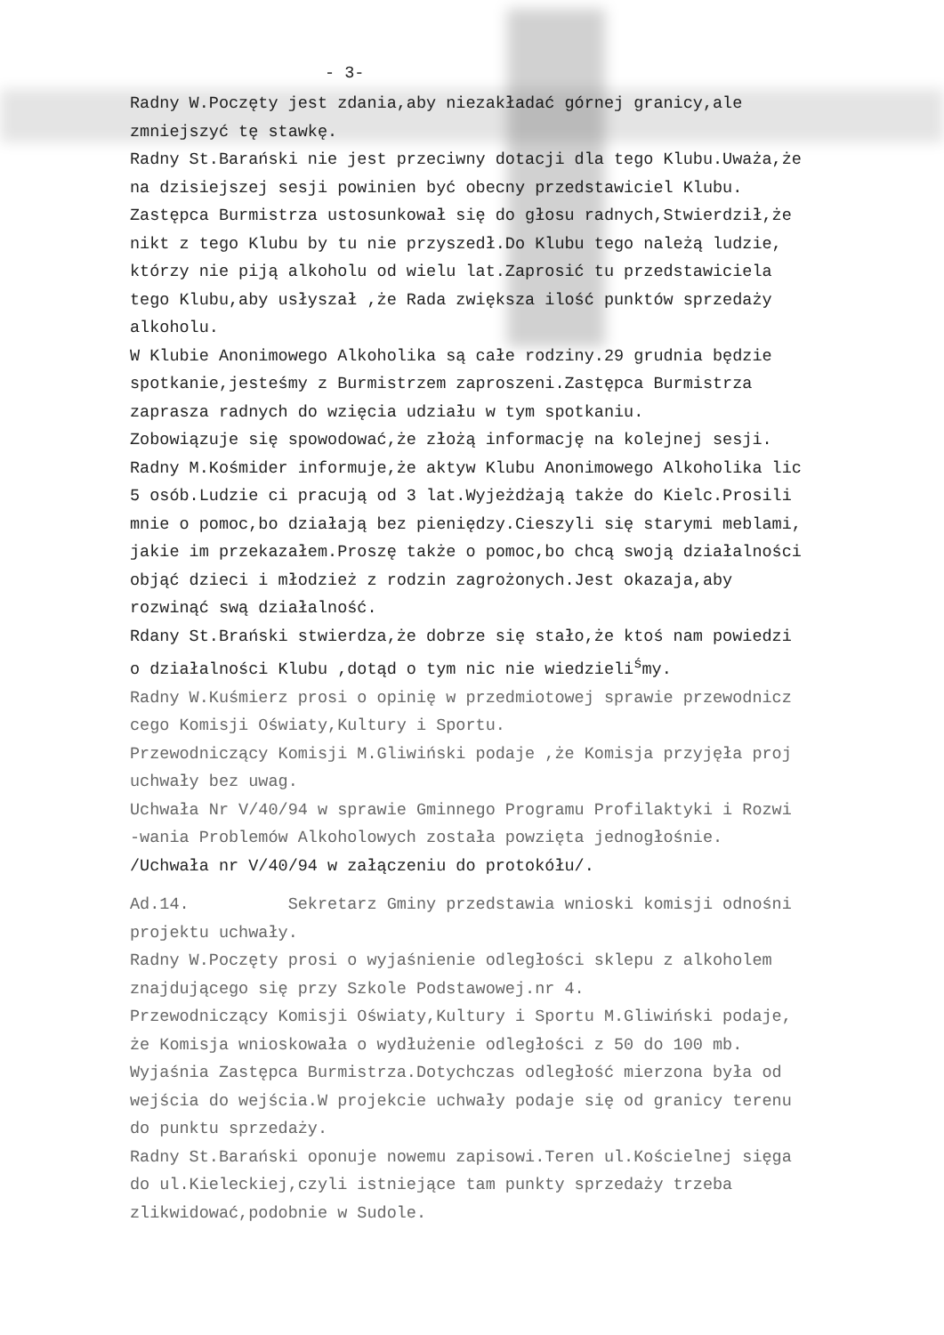- 3-
Radny W.Poczęty jest zdania,aby niezakładać górnej granicy,ale
zmniejszyć tę stawkę.
Radny St.Barański nie jest przeciwny dotacji dla tego Klubu.Uważa,że
na dzisiejszej sesji powinien być obecny przedstawiciel Klubu.
Zastępca Burmistrza ustosunkował się do głosu radnych,Stwierdził,że
nikt z tego Klubu by tu nie przyszedł.Do Klubu tego należą ludzie,
którzy nie piją alkoholu od wielu lat.Zaprosić tu przedstawiciela
tego Klubu,aby usłyszał ,że Rada zwiększa ilość punktów sprzedaży
alkoholu.
W Klubie Anonimowego Alkoholika są całe rodziny.29 grudnia będzie
spotkanie,jesteśmy z Burmistrzem zaproszeni.Zastępca Burmistrza
zaprasza radnych do wzięcia udziału w tym spotkaniu.
Zobowiązuje się spowodować,że złożą informację na kolejnej sesji.
Radny M.Kośmider informuje,że aktyw Klubu Anonimowego Alkoholika lic
5 osób.Ludzie ci pracują od 3 lat.Wyjeżdżają także do Kielc.Prosili
mnie o pomoc,bo działają bez pieniędzy.Cieszyli się starymi meblami,
jakie im przekazałem.Proszę także o pomoc,bo chcą swoją działalności
objąć dzieci i młodzież z rodzin zagrożonych.Jest okazaja,aby
rozwinąć swą działalność.
Rdany St.Brański stwierdza,że dobrze się stało,że ktoś nam powiedzi
o działalności Klubu ,dotąd o tym nic nie wiedzieli<sup>ś</sup>my.
Radny W.Kuśmierz prosi o opinię w przedmiotowej sprawie przewodnicz
cego Komisji Oświaty,Kultury i Sportu.
Przewodniczący Komisji M.Gliwiński podaje ,że Komisja przyjęła proj
uchwały bez uwag.
Uchwała Nr V/40/94 w sprawie Gminnego Programu Profilaktyki i Rozwi
-wania Problemów Alkoholowych została powzięta jednogłośnie.
/Uchwała nr V/40/94 w załączeniu do protokółu/.
Ad.14. Sekretarz Gminy przedstawia wnioski komisji odnośni
projektu uchwały.
Radny W.Poczęty prosi o wyjaśnienie odległości sklepu z alkoholem
znajdującego się przy Szkole Podstawowej.nr 4.
Przewodniczący Komisji Oświaty,Kultury i Sportu M.Gliwiński podaje,
że Komisja wnioskowała o wydłużenie odległości z 50 do 100 mb.
Wyjaśnia Zastępca Burmistrza.Dotychczas odległość mierzona była od
wejścia do wejścia.W projekcie uchwały podaje się od granicy terenu
do punktu sprzedaży.
Radny St.Barański oponuje nowemu zapisowi.Teren ul.Kościelnej sięga
do ul.Kieleckiej,czyli istniejące tam punkty sprzedaży trzeba
zlikwidować,podobnie w Sudole.